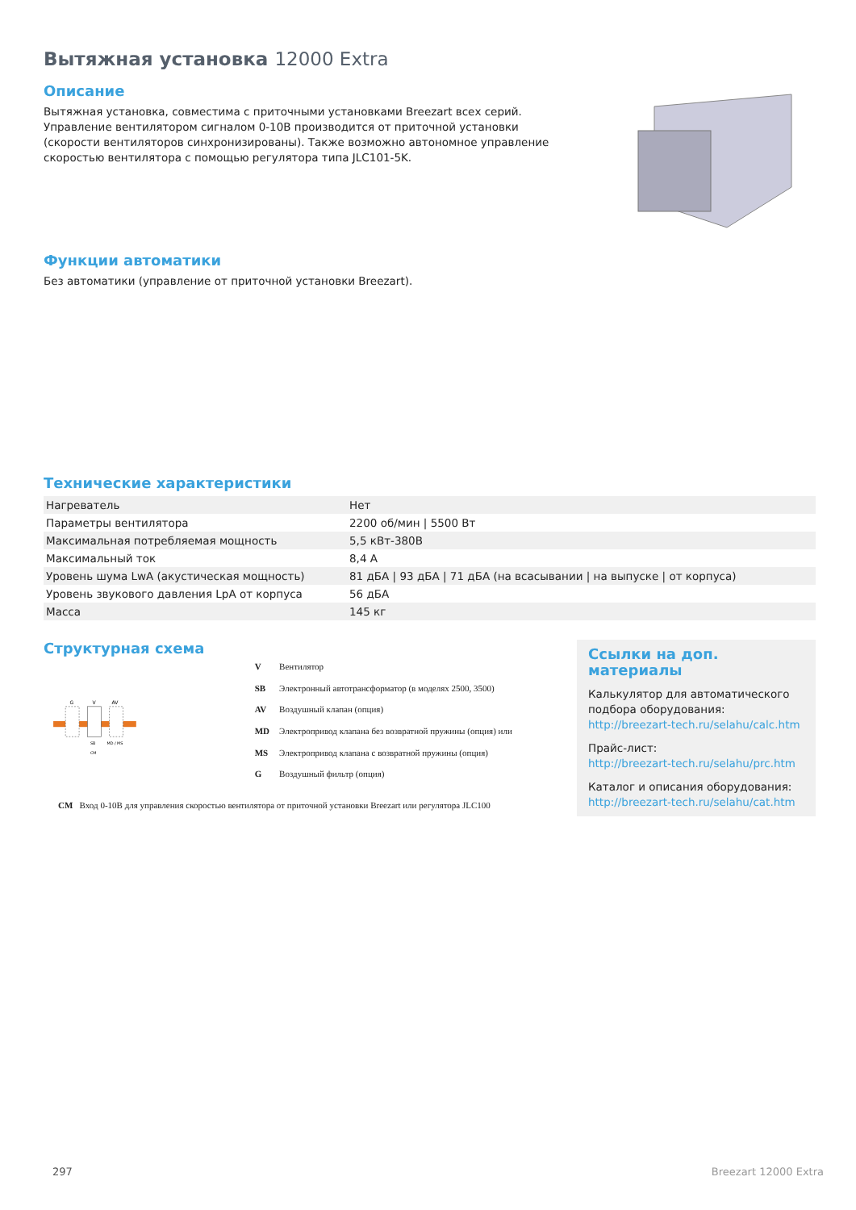Вытяжная установка 12000 Extra
Описание
Вытяжная установка, совместима с приточными установками Breezart всех серий. Управление вентилятором сигналом 0-10В производится от приточной установки (скорости вентиляторов синхронизированы). Также возможно автономное управление скоростью вентилятора с помощью регулятора типа JLC101-5K.
Функции автоматики
Без автоматики (управление от приточной установки Breezart).
Технические характеристики
| Нагреватель | Нет |
| Параметры вентилятора | 2200 об/мин / 5500 Вт |
| Максимальная потребляемая мощность | 5,5 кВт-380В |
| Максимальный ток | 8,4 А |
| Уровень шума LwA (акустическая мощность) | 81 дБА / 93 дБА / 71 дБА (на всасывании / на выпуске / от корпуса) |
| Уровень звукового давления LpA от корпуса | 56 дБА |
| Масса | 145 кг |
Структурная схема
G
V
AV
SB
MD / MS
CM
| V | Вентилятор |
| SB | Электронный автотрансформатор (в моделях 2500, 3500) |
| AV | Воздушный клапан (опция) |
| MD | Электропривод клапана без возвратной пружины (опция) или |
| MS | Электропривод клапана с возвратной пружины (опция) |
| G | Воздушный фильтр (опция) |
CM Вход 0-10В для управления скоростью вентилятора от приточной установки Breezart или регулятора JLC100
Ссылки на доп. материалы
Калькулятор для автоматического подбора оборудования:
http://breezart-tech.ru/selahu/calc.htm
Прайс-лист:
http://breezart-tech.ru/selahu/prc.htm
Каталог и описания оборудования:
http://breezart-tech.ru/selahu/cat.htm
297 Breezart 12000 Extra